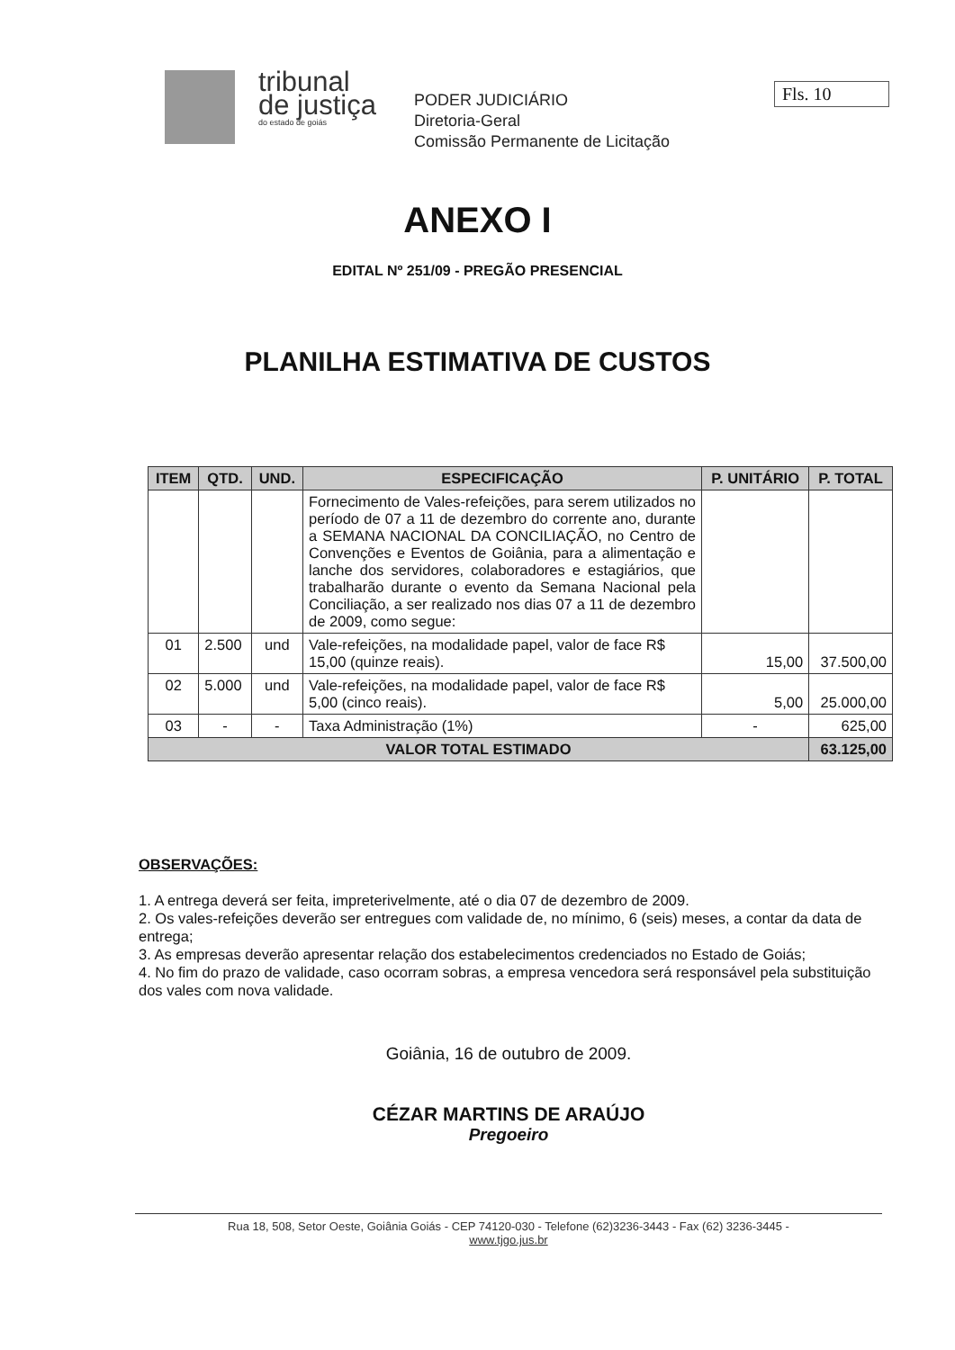tribunal
de justiça
do estado de goiás
PODER JUDICIÁRIO
Diretoria-Geral
Comissão Permanente de Licitação
Fls. 10
ANEXO I
EDITAL Nº 251/09 - PREGÃO PRESENCIAL
PLANILHA ESTIMATIVA DE CUSTOS
| ITEM | QTD. | UND. | ESPECIFICAÇÃO | P. UNITÁRIO | P. TOTAL |
| --- | --- | --- | --- | --- | --- |
| | | | Fornecimento de Vales-refeições, para serem utilizados no período de 07 a 11 de dezembro do corrente ano, durante a SEMANA NACIONAL DA CONCILIAÇÃO, no Centro de Convenções e Eventos de Goiânia, para a alimentação e lanche dos servidores, colaboradores e estagiários, que trabalharão durante o evento da Semana Nacional pela Conciliação, a ser realizado nos dias 07 a 11 de dezembro de 2009, como segue: | | |
| 01 | 2.500 | und | Vale-refeições, na modalidade papel, valor de face R$ 15,00 (quinze reais). | 15,00 | 37.500,00 |
| 02 | 5.000 | und | Vale-refeições, na modalidade papel, valor de face R$ 5,00 (cinco reais). | 5,00 | 25.000,00 |
| 03 | - | - | Taxa Administração (1%) | - | 625,00 |
| VALOR TOTAL ESTIMADO | | | | | 63.125,00 |
OBSERVAÇÕES:
1. A entrega deverá ser feita, impreterivelmente, até o dia 07 de dezembro de 2009.
2. Os vales-refeições deverão ser entregues com validade de, no mínimo, 6 (seis) meses, a contar da data de entrega;
3. As empresas deverão apresentar relação dos estabelecimentos credenciados no Estado de Goiás;
4. No fim do prazo de validade, caso ocorram sobras, a empresa vencedora será responsável pela substituição dos vales com nova validade.
Goiânia, 16 de outubro de 2009.
CÉZAR MARTINS DE ARAÚJO
Pregoeiro
Rua 18, 508, Setor Oeste, Goiânia Goiás - CEP 74120-030 - Telefone (62)3236-3443 - Fax (62) 3236-3445 -
www.tjgo.jus.br